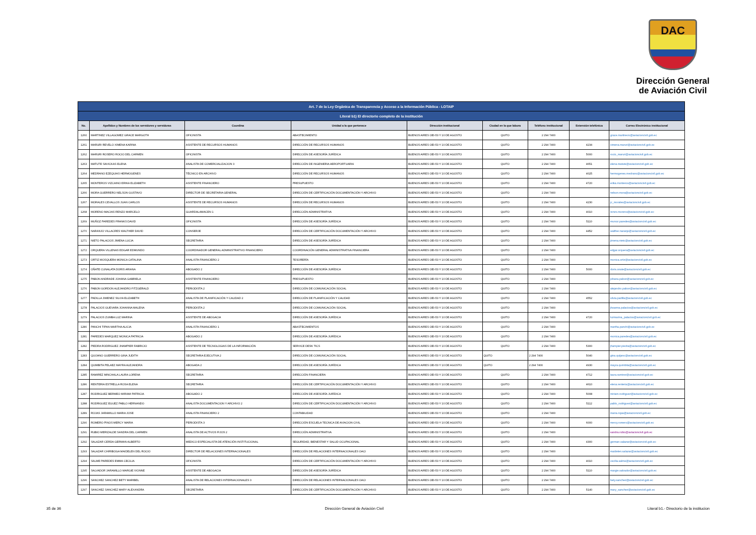DAC
Dirección General
de Aviación Civil
| Art. 7 de la Ley Orgánica de Transparencia y Acceso a la Información Pública - LOTAIP | | | | | | | | |
| Literal b1) El directorio completo de la institución | | | | | | | | |
| No. | Apellidos y Nombres de los servidores y servidoras | Coordina | Unidad a la que pertenece | Dirección institucional | Ciudad en la que labora | Teléfono institucional | Extensión telefónica | Correo Electrónico institucional |
| 1260 | MARTINEZ VILLAGOMEZ GRACE MARGOTH | OFICINISTA | ABASTECIMIENTO | BUENOS AIRES OEI-53 Y 10 DE AGOSTO | QUITO | 2 294 7400 | | grace.martinezo@aviacioncivil.gob.ec |
| 1261 | MARURI REVELO XIMENA KARINA | ASISTENTE DE RECURSOS HUMANOS | DIRECCIÓN DE RECURSOS HUMANOS | BUENOS AIRES OEI-53 Y 10 DE AGOSTO | QUITO | 2 294 7400 | 4234 | ximena.maruri@aviacioncivil.gob.ec |
| 1262 | MARURI ROSERO ROCIO DEL CARMEN | OFICINISTA | DIRECCIÓN DE ASESORÍA JURÍDICA | BUENOS AIRES OEI-53 Y 10 DE AGOSTO | QUITO | 2 294 7400 | 5000 | rocio_maruri@aviacioncivil.gob.ec |
| 1263 | MATUTE SAVICKAS ELENA | ANALISTA DE COMERCIALIZACION 3 | DIRECCIÓN DE INGENIERIA AEROPORTUARIA | BUENOS AIRES OEI-53 Y 10 DE AGOSTO | QUITO | 2 294 7400 | 4651 | elena.matute@aviacioncivil.gob.ec |
| 1264 | MEDRANO EZEQUIAS HERMOGENES | TÉCNICO EN ARCHIVO | DIRECCIÓN DE RECURSOS HUMANOS | BUENOS AIRES OEI-53 Y 10 DE AGOSTO | QUITO | 2 294 7400 | 4025 | hermogenes.medrano@aviacioncivil.gob.ec |
| 1265 | MONTEROS VIZCAINO ERIKA ELIZABETH | ASISTENTE FINANCIERO | PRESUPUESTO | BUENOS AIRES OEI-53 Y 10 DE AGOSTO | QUITO | 2 294 7400 | 4720 | erika.monteros@aviacioncivil.gob.ec |
| 1266 | MORA GUERRERO NELSON GUSTAVO | DIRECTOR DE SECRETARIA GENERAL | DIRECCIÓN DE CERTIFICACIÓN DOCUMENTACIÓN Y ARCHIVO | BUENOS AIRES OEI-53 Y 10 DE AGOSTO | QUITO | 2 294 7400 | | nelson.mora@aviacioncivil.gob.ec |
| 1267 | MORALES CEVALLOS JUAN CARLOS | ASISTENTE DE RECURSOS HUMANOS | DIRECCIÓN DE RECURSOS HUMANOS | BUENOS AIRES OEI-53 Y 10 DE AGOSTO | QUITO | 2 294 7400 | 4230 | jc_morales@aviacioncivil.gob.ec |
| 1268 | MORENO MACIAS RENZO MARCELO | GUARDALAMACEN 1 | DIRECCIÓN ADMINISTRATIVA | BUENOS AIRES OEI-53 Y 10 DE AGOSTO | QUITO | 2 294 7400 | 4010 | renzo.moreno@aviacioncivil.gob.ec |
| 1269 | MUÑOZ PAREDES FRANKS DAVID | OFICINISTA | DIRECCIÓN DE ASESORÍA JURÍDICA | BUENOS AIRES OEI-53 Y 10 DE AGOSTO | QUITO | 2 294 7400 | 5110 | munoz.paredes@aviacioncivil.gob.ec |
| 1270 | NARANJO VILLACRES WALTHER DAVID | CONSERJE | DIRECCIÓN DE CERTIFICACIÓN DOCUMENTACIÓN Y ARCHIVO | BUENOS AIRES OEI-53 Y 10 DE AGOSTO | QUITO | 2 294 7400 | 4452 | walther.naranjo@aviacioncivil.gob.ec |
| 1271 | NIETO PALACIOS JIMENA LUCIA | SECRETARIA | DIRECCIÓN DE ASESORÍA JURÍDICA | BUENOS AIRES OEI-53 Y 10 DE AGOSTO | QUITO | 2 294 7400 | | jimena.nieto@aviacioncivil.gob.ec |
| 1272 | ORQUERA VILLENAS EDGAR EDMUNDO | COORDINADOR GENERAL ADMINISTRATIVO FINANCIERO | COORDINACIÓN GENERAL ADMINISTRATIVA FINANCIERA | BUENOS AIRES OEI-53 Y 10 DE AGOSTO | QUITO | 2 294 7400 | | edgar.orquera@aviacioncivil.gob.ec |
| 1273 | ORTIZ MOSQUERA MONICA CATALINA | ANALISTA FINANCIERO 2 | TESORERÍA | BUENOS AIRES OEI-53 Y 10 DE AGOSTO | QUITO | 2 294 7400 | | monica.ortiz@aviacioncivil.gob.ec |
| 1274 | OÑATE CUNALATA DORIS ARIANA | ABOGADO 2 | DIRECCIÓN DE ASESORÍA JURÍDICA | BUENOS AIRES OEI-53 Y 10 DE AGOSTO | QUITO | 2 294 7400 | 5000 | doris.onate@aviacioncivil.gob.ec |
| 1275 | PABON ANDRADE JOHANA GABRIELA | ASISTENTE FINANCIERO | PRESUPUESTO | BUENOS AIRES OEI-53 Y 10 DE AGOSTO | QUITO | 2 294 7400 | | johana.pabon@aviacioncivil.gob.ec |
| 1276 | PABON GORDON ALEJANDRO FITZGERALD | PERIODISTA 2 | DIRECCIÓN DE COMUNICACIÓN SOCIAL | BUENOS AIRES OEI-53 Y 10 DE AGOSTO | QUITO | 2 294 7400 | | alejandro.pabon@aviacioncivil.gob.ec |
| 1277 | PADILLA JIMENEZ SILVIA ELIZABETH | ANALISTA DE PLANIFICACIÓN Y CALIDAD 2 | DIRECCIÓN DE PLANIFICACIÓN Y CALIDAD | BUENOS AIRES OEI-53 Y 10 DE AGOSTO | QUITO | 2 294 7400 | 4552 | silvia.padilla@aviacioncivil.gob.ec |
| 1278 | PALACIOS GUEVARA JOHANNA MALENA | PERIODISTA 2 | DIRECCIÓN DE COMUNICACIÓN SOCIAL | BUENOS AIRES OEI-53 Y 10 DE AGOSTO | QUITO | 2 294 7400 | | jhoanna.palacios@aviacioncivil.gob.ec |
| 1279 | PALACIOS ZUMBA LUZ MARINA | ASISTENTE DE ABOGACIA | DIRECCIÓN DE ASESORÍA JURÍDICA | BUENOS AIRES OEI-53 Y 10 DE AGOSTO | QUITO | 2 294 7400 | 4720 | luzmarina_palacios@aviacioncivil.gob.ec |
| 1280 | PANCHI TIPAN MARTHA ALICIA | ANALISTA FINANCIERO 1 | ABASTECIMIENTOS | BUENOS AIRES OEI-53 Y 10 DE AGOSTO | QUITO | 2 294 7400 | | martha.panchi@aviacioncivil.gob.ec |
| 1281 | PAREDES MARQUEZ MONICA PATRICIA | ABOGADO 2 | DIRECCIÓN DE ASESORÍA JURÍDICA | BUENOS AIRES OEI-53 Y 10 DE AGOSTO | QUITO | 2 294 7400 | | monica.paredes@aviacioncivil.gob.ec |
| 1282 | PIEDRA RODRIGUEZ JHAMPIER FABRICIO | ASISTENTE DE TECNOLOGIAS DE LA INFORMACIÓN | SERVICE DESK TICS | BUENOS AIRES OEI-53 Y 10 DE AGOSTO | QUITO | 2 294 7400 | 5300 | jhampier.piedra@aviacioncivil.gob.ec |
| 1283 | QUIJANO GUERRERO GINA JUDITH | SECRETARIA EJECUTIVA 2 | DIRECCIÓN DE COMUNICACIÓN SOCIAL | BUENOS AIRES OEI-53 Y 10 DE AGOSTO | QUITO | 2 294 7400 | 5040 | gina.quijano@aviacioncivil.gob.ec |
| 1284 | QUIMBITA PELAEZ MAYRA ALEJANDRA | ABOGADA 2 | DIRECCIÓN DE ASESORÍA JURÍDICA | BUENOS AIRES OEI-53 Y 10 DE AGOSTO | QUITO | 2 294 7400 | 4930 | mayra.quimbita@aviacioncivil.gob.ec |
| 1285 | RAMIREZ MINCHALA LAURA LORENA | SECRETARIA | DIRECCIÓN FINANCIERA | BUENOS AIRES OEI-53 Y 10 DE AGOSTO | QUITO | 2 294 7400 | 4712 | laura.ramirez@aviacioncivil.gob.ec |
| 1286 | RENTERIA ESTRELLA ROSA ELENA | SECRETARIA | DIRECCIÓN DE CERTIFICACIÓN DOCUMENTACIÓN Y ARCHIVO | BUENOS AIRES OEI-53 Y 10 DE AGOSTO | QUITO | 2 294 7400 | 4610 | elena.renteria@aviacioncivil.gob.ec |
| 1287 | RODRIGUEZ BERMEO MIRIAM PATRICIA | ABOGADO 2 | DIRECCIÓN DE ASESORÍA JURÍDICA | BUENOS AIRES OEI-53 Y 10 DE AGOSTO | QUITO | 2 294 7400 | 5008 | miriam.rodriguez@aviacioncivil.gob.ec |
| 1288 | RODRIGUEZ EGUEZ PABLO HERNANDO | ANALISTA DOCUMENTACION Y ARCHIVO 2 | DIRECCIÓN DE CERTIFICACIÓN DOCUMENTACIÓN Y ARCHIVO | BUENOS AIRES OEI-53 Y 10 DE AGOSTO | QUITO | 2 294 7400 | 5112 | pablo_rodriguez@aviacioncivil.gob.ec |
| 1289 | ROJAS JARAMILLO MARIA JOSE | ANALISTA FINANCIERO 2 | CONTABILIDAD | BUENOS AIRES OEI-53 Y 10 DE AGOSTO | QUITO | 2 294 7400 | | maria.rojas@aviacioncivil.gob.ec |
| 1290 | ROMERO PINOS MERCY MARIA | PERIODISTA 3 | DIRECCIÓN ESCUELA TECNICA DE AVIACION CIVIL | BUENOS AIRES OEI-53 Y 10 DE AGOSTO | QUITO | 2 294 7400 | 6000 | mercy.romero@aviacioncivil.gob.ec |
| 1291 | RUBIO MERIZALDE SANDRA DEL CARMEN | ANALISTA DE ACTIVOS FIJOS 2 | DIRECCIÓN ADMINISTRATIVA | BUENOS AIRES OEI-53 Y 10 DE AGOSTO | QUITO | 2 294 7400 | | sandra.rubio@aviacioncivil.gob.ec |
| 1292 | SALAZAR CERDA GERMAN ALBERTO | MEDICO ESPECIALISTA DE ATENCIÓN INSTITUCIONAL | SEGURIDAD, BIENESTAR Y SALUD OCUPACIONAL | BUENOS AIRES OEI-53 Y 10 DE AGOSTO | QUITO | 2 294 7400 | 4300 | german.salazar@aviacioncivil.gob.ec |
| 1293 | SALAZAR CHIRIBOGA MAIDELEN DEL ROCIO | DIRECTOR DE RELACIONES INTERNACIONALES | DIRECCIÓN DE RELACIONES INTERNACIONALES OACI | BUENOS AIRES OEI-53 Y 10 DE AGOSTO | QUITO | 2 294 7400 | | maidelen.salazar@aviacioncivil.gob.ec |
| 1294 | SALME PAREDES EMMA CECILIA | OFICINISTA | DIRECCIÓN DE CERTIFICACIÓN DOCUMENTACIÓN Y ARCHIVO | BUENOS AIRES OEI-53 Y 10 DE AGOSTO | QUITO | 2 294 7400 | 4010 | cecilia.salme@aviacioncivil.gob.ec |
| 1295 | SALVADOR JARAMILLO MARGIE IVONNE | ASISTENTE DE ABOGACIA | DIRECCIÓN DE ASESORÍA JURÍDICA | BUENOS AIRES OEI-53 Y 10 DE AGOSTO | QUITO | 2 294 7400 | 5110 | margie.salvador@aviacioncivil.gob.ec |
| 1296 | SANCHEZ SANCHEZ BETY MARIBEL | ANALISTA DE RELACIONES INTERNACIONALES 3 | DIRECCIÓN DE RELACIONES INTERNACIONALES OACI | BUENOS AIRES OEI-53 Y 10 DE AGOSTO | QUITO | 2 294 7400 | | bety.sanchez@aviacioncivil.gob.ec |
| 1297 | SANCHEZ SANCHEZ MARY ALEXANDRA | SECRETARIA | DIRECCIÓN DE CERTIFICACIÓN DOCUMENTACIÓN Y ARCHIVO | BUENOS AIRES OEI-53 Y 10 DE AGOSTO | QUITO | 2 294 7400 | 5140 | mary_sanchez@aviacioncivil.gob.ec |
35 de 36 Dirección General de Aviación Civil Literal b1.- Directorio de la institucion